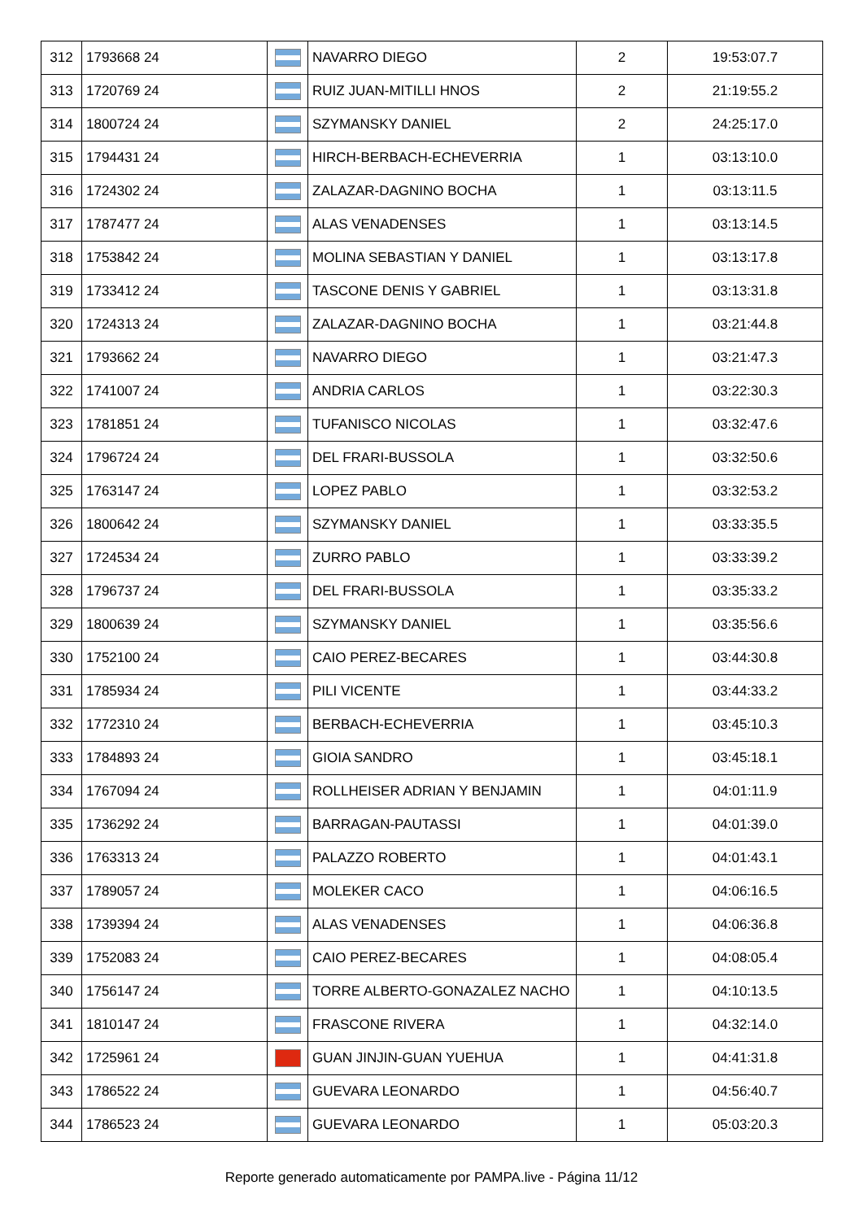| 312 | 1793668 24 | | NAVARRO DIEGO | 2 | 19:53:07.7 |
| 313 | 1720769 24 | | RUIZ JUAN-MITILLI HNOS | 2 | 21:19:55.2 |
| 314 | 1800724 24 | | SZYMANSKY DANIEL | 2 | 24:25:17.0 |
| 315 | 1794431 24 | | HIRCH-BERBACH-ECHEVERRIA | 1 | 03:13:10.0 |
| 316 | 1724302 24 | | ZALAZAR-DAGNINO BOCHA | 1 | 03:13:11.5 |
| 317 | 1787477 24 | | ALAS VENADENSES | 1 | 03:13:14.5 |
| 318 | 1753842 24 | | MOLINA SEBASTIAN Y DANIEL | 1 | 03:13:17.8 |
| 319 | 1733412 24 | | TASCONE DENIS Y GABRIEL | 1 | 03:13:31.8 |
| 320 | 1724313 24 | | ZALAZAR-DAGNINO BOCHA | 1 | 03:21:44.8 |
| 321 | 1793662 24 | | NAVARRO DIEGO | 1 | 03:21:47.3 |
| 322 | 1741007 24 | | ANDRIA CARLOS | 1 | 03:22:30.3 |
| 323 | 1781851 24 | | TUFANISCO NICOLAS | 1 | 03:32:47.6 |
| 324 | 1796724 24 | | DEL FRARI-BUSSOLA | 1 | 03:32:50.6 |
| 325 | 1763147 24 | | LOPEZ PABLO | 1 | 03:32:53.2 |
| 326 | 1800642 24 | | SZYMANSKY DANIEL | 1 | 03:33:35.5 |
| 327 | 1724534 24 | | ZURRO PABLO | 1 | 03:33:39.2 |
| 328 | 1796737 24 | | DEL FRARI-BUSSOLA | 1 | 03:35:33.2 |
| 329 | 1800639 24 | | SZYMANSKY DANIEL | 1 | 03:35:56.6 |
| 330 | 1752100 24 | | CAIO PEREZ-BECARES | 1 | 03:44:30.8 |
| 331 | 1785934 24 | | PILI VICENTE | 1 | 03:44:33.2 |
| 332 | 1772310 24 | | BERBACH-ECHEVERRIA | 1 | 03:45:10.3 |
| 333 | 1784893 24 | | GIOIA SANDRO | 1 | 03:45:18.1 |
| 334 | 1767094 24 | | ROLLHEISER ADRIAN Y BENJAMIN | 1 | 04:01:11.9 |
| 335 | 1736292 24 | | BARRAGAN-PAUTASSI | 1 | 04:01:39.0 |
| 336 | 1763313 24 | | PALAZZO ROBERTO | 1 | 04:01:43.1 |
| 337 | 1789057 24 | | MOLEKER CACO | 1 | 04:06:16.5 |
| 338 | 1739394 24 | | ALAS VENADENSES | 1 | 04:06:36.8 |
| 339 | 1752083 24 | | CAIO PEREZ-BECARES | 1 | 04:08:05.4 |
| 340 | 1756147 24 | | TORRE ALBERTO-GONAZALEZ NACHO | 1 | 04:10:13.5 |
| 341 | 1810147 24 | | FRASCONE RIVERA | 1 | 04:32:14.0 |
| 342 | 1725961 24 | | GUAN JINJIN-GUAN YUEHUA | 1 | 04:41:31.8 |
| 343 | 1786522 24 | | GUEVARA LEONARDO | 1 | 04:56:40.7 |
| 344 | 1786523 24 | | GUEVARA LEONARDO | 1 | 05:03:20.3 |
Reporte generado automaticamente por PAMPA.live - Página 11/12